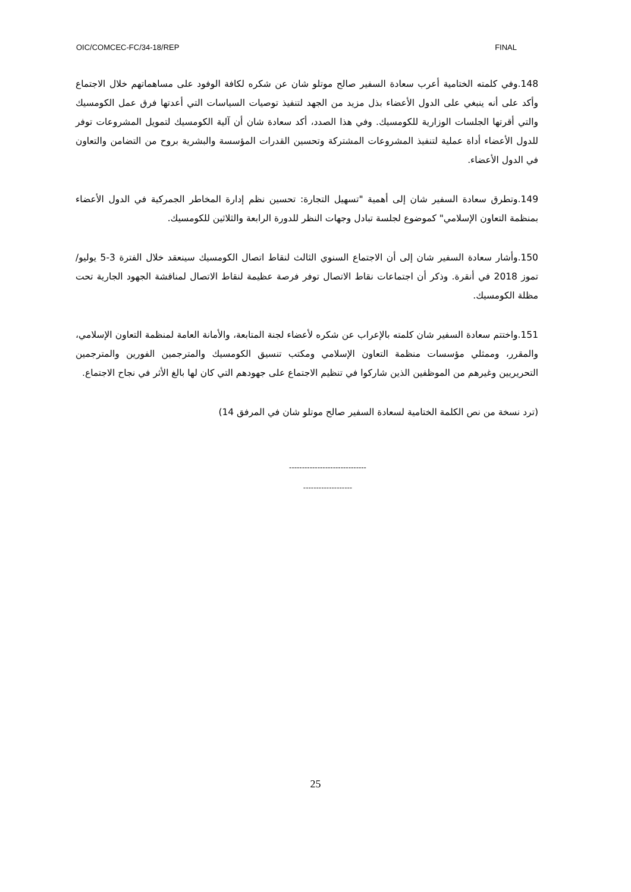OIC/COMCEC-FC/34-18/REP FINAL
148.وفي كلمته الختامية أعرب سعادة السفير صالح موتلو شان عن شكره لكافة الوفود على مساهماتهم خلال الاجتماع وأكد على أنه ينبغي على الدول الأعضاء بذل مزيد من الجهد لتنفيذ توصيات السياسات التي أعدتها فرق عمل الكومسيك والتي أقرتها الجلسات الوزارية للكومسيك. وفي هذا الصدد، أكد سعادة شان أن آلية الكومسيك لتمويل المشروعات توفر للدول الأعضاء أداة عملية لتنفيذ المشروعات المشتركة وتحسين القدرات المؤسسة والبشرية بروح من التضامن والتعاون في الدول الأعضاء.
149.وتطرق سعادة السفير شان إلى أهمية "تسهيل التجارة: تحسين نظم إدارة المخاطر الجمركية في الدول الأعضاء بمنظمة التعاون الإسلامي" كموضوع لجلسة تبادل وجهات النظر للدورة الرابعة والثلاثين للكومسيك.
150.وأشار سعادة السفير شان إلى أن الاجتماع السنوي الثالث لنقاط اتصال الكومسيك سينعقد خلال الفترة 3-5 يوليو/تموز 2018 في أنقرة. وذكر أن اجتماعات نقاط الاتصال توفر فرصة عظيمة لنقاط الاتصال لمناقشة الجهود الجارية تحت مظلة الكومسيك.
151.واختتم سعادة السفير شان كلمته بالإعراب عن شكره لأعضاء لجنة المتابعة، والأمانة العامة لمنظمة التعاون الإسلامي، والمقرر، وممثلي مؤسسات منظمة التعاون الإسلامي ومكتب تنسيق الكومسيك والمترجمين الفورين والمترجمين التحريريين وغيرهم من الموظفين الذين شاركوا في تنظيم الاجتماع على جهودهم التي كان لها بالغ الأثر في نجاح الاجتماع.
(ترد نسخة من نص الكلمة الختامية لسعادة السفير صالح موتلو شان في المرفق 14)
------------------------------
-------------------
25